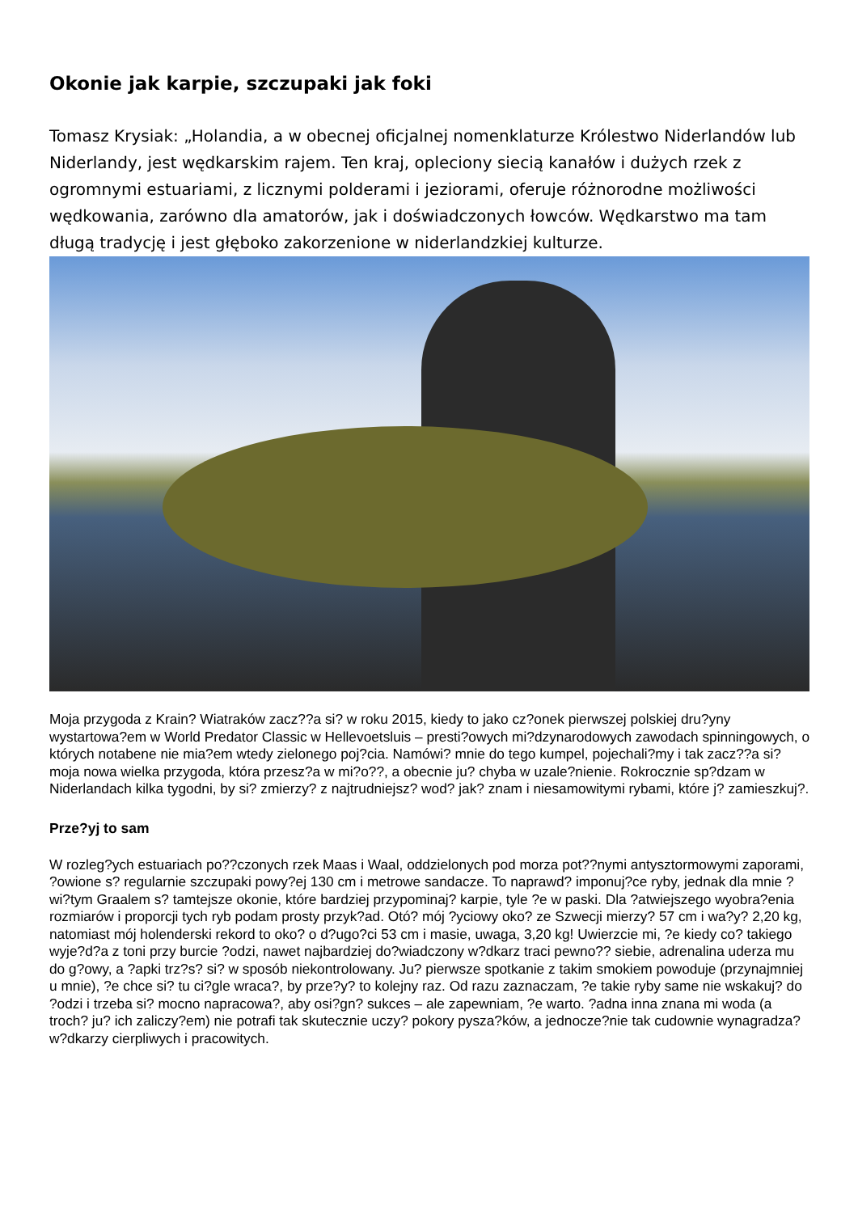Okonie jak karpie, szczupaki jak foki
Tomasz Krysiak: „Holandia, a w obecnej oficjalnej nomenklaturze Królestwo Niderlandów lub Niderlandy, jest wędkarskim rajem. Ten kraj, opleciony siecią kanałów i dużych rzek z ogromnymi estuariami, z licznymi polderami i jeziorami, oferuje różnorodne możliwości wędkowania, zarówno dla amatorów, jak i doświadczonych łowców. Wędkarstwo ma tam długą tradycję i jest głęboko zakorzenione w niderlandzkiej kulturze.
Moja przygoda z Krain? Wiatraków zacz??a si? w roku 2015, kiedy to jako cz?onek pierwszej polskiej dru?yny wystartowa?em w World Predator Classic w Hellevoetsluis – presti?owych mi?dzynarodowych zawodach spinningowych, o których notabene nie mia?em wtedy zielonego poj?cia. Namówi? mnie do tego kumpel, pojechali?my i tak zacz??a si? moja nowa wielka przygoda, która przesz?a w mi?o??, a obecnie ju? chyba w uzale?nienie. Rokrocznie sp?dzam w Niderlandach kilka tygodni, by si? zmierzy? z najtrudniejsz? wod? jak? znam i niesamowitymi rybami, które j? zamieszkuj?.
Prze?yj to sam
W rozleg?ych estuariach po??czonych rzek Maas i Waal, oddzielonych pod morza pot??nymi antysztormowymi zaporami, ?owione s? regularnie szczupaki powy?ej 130 cm i metrowe sandacze. To naprawd? imponuj?ce ryby, jednak dla mnie ?wi?tym Graalem s? tamtejsze okonie, które bardziej przypominaj? karpie, tyle ?e w paski. Dla ?atwiejszego wyobra?enia rozmiarów i proporcji tych ryb podam prosty przyk?ad. Otó? mój ?yciowy oko? ze Szwecji mierzy? 57 cm i wa?y? 2,20 kg, natomiast mój holenderski rekord to oko? o d?ugo?ci 53 cm i masie, uwaga, 3,20 kg! Uwierzcie mi, ?e kiedy co? takiego wyje?d?a z toni przy burcie ?odzi, nawet najbardziej do?wiadczony w?dkarz traci pewno?? siebie, adrenalina uderza mu do g?owy, a ?apki trz?s? si? w sposób niekontrolowany. Ju? pierwsze spotkanie z takim smokiem powoduje (przynajmniej u mnie), ?e chce si? tu ci?gle wraca?, by prze?y? to kolejny raz. Od razu zaznaczam, ?e takie ryby same nie wskakuj? do ?odzi i trzeba si? mocno napracowa?, aby osi?gn? sukces – ale zapewniam, ?e warto. ?adna inna znana mi woda (a troch? ju? ich zaliczy?em) nie potrafi tak skutecznie uczy? pokory pysza?ków, a jednocze?nie tak cudownie wynagradza? w?dkarzy cierpliwych i pracowitych.